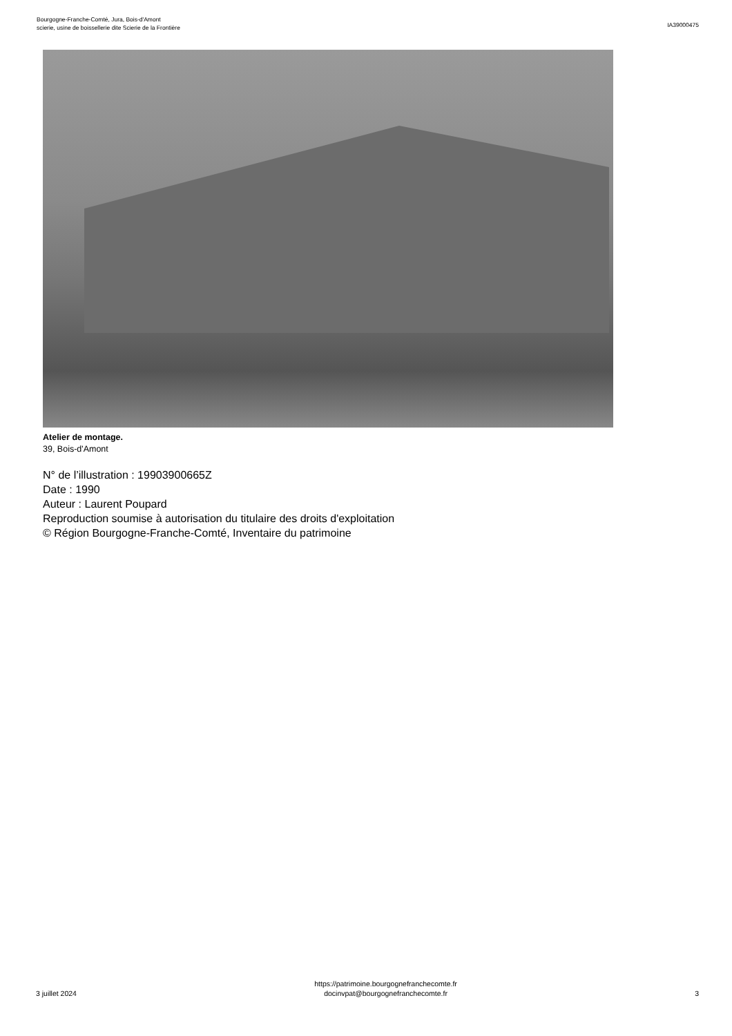Bourgogne-Franche-Comté, Jura, Bois-d'Amont
scierie, usine de boissellerie dite Scierie de la Frontière
IA39000475
Atelier de montage.
39, Bois-d'Amont
N° de l’illustration : 19903900665Z
Date : 1990
Auteur : Laurent Poupard
Reproduction soumise à autorisation du titulaire des droits d'exploitation
© Région Bourgogne-Franche-Comté, Inventaire du patrimoine
3 juillet 2024
https://patrimoine.bourgognefranchecomte.fr
docinvpat@bourgognefranchecomte.fr
3